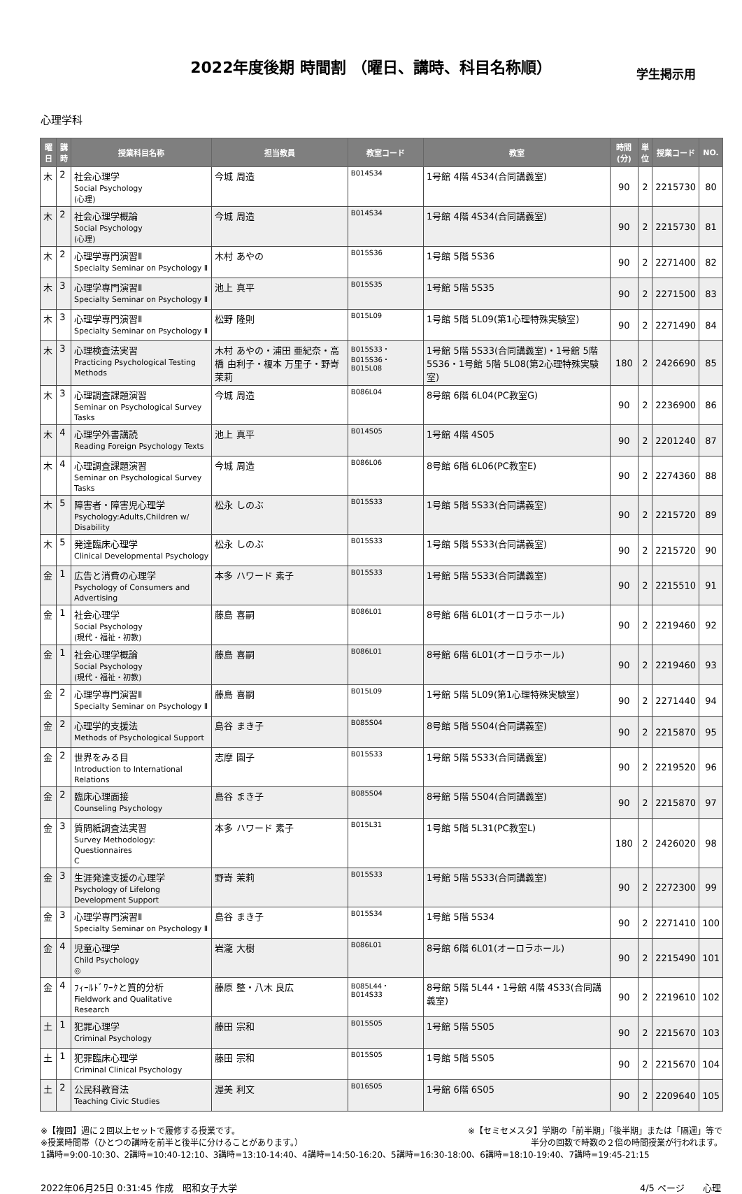2022年度後期 時間割 （曜日、講時、科目名称順）
学生掲示用
心理学科
| 曜日 | 講時 | 授業科目名称 | 担当教員 | 教室コード | 教室 | 時間(分) | 単位 | 授業コード | NO. |
| --- | --- | --- | --- | --- | --- | --- | --- | --- | --- |
| 木 | 2 | 社会心理学 Social Psychology (心理) | 今城 周造 | B014S34 | 1号館 4階 4S34(合同講義室) | 90 | 2 | 2215730 | 80 |
| 木 | 2 | 社会心理学概論 Social Psychology (心理) | 今城 周造 | B014S34 | 1号館 4階 4S34(合同講義室) | 90 | 2 | 2215730 | 81 |
| 木 | 2 | 心理学専門演習Ⅱ Specialty Seminar on Psychology Ⅱ | 木村 あやの | B015S36 | 1号館 5階 5S36 | 90 | 2 | 2271400 | 82 |
| 木 | 3 | 心理学専門演習Ⅱ Specialty Seminar on Psychology Ⅱ | 池上 真平 | B015S35 | 1号館 5階 5S35 | 90 | 2 | 2271500 | 83 |
| 木 | 3 | 心理学専門演習Ⅱ Specialty Seminar on Psychology Ⅱ | 松野 隆則 | B015L09 | 1号館 5階 5L09(第1心理特殊実験室) | 90 | 2 | 2271490 | 84 |
| 木 | 3 | 心理検査法実習 Practicing Psychological Testing Methods | 木村 あやの・浦田 亜紀奈・高橋 由利子・榎本 万里子・野嵜 茉莉 | B015S33・B015S36・B015L08 | 1号館 5階 5S33(合同講義室)・1号館 5階 5S36・1号館 5階 5L08(第2心理特殊実験室) | 180 | 2 | 2426690 | 85 |
| 木 | 3 | 心理調査課題演習 Seminar on Psychological Survey Tasks | 今城 周造 | B086L04 | 8号館 6階 6L04(PC教室G) | 90 | 2 | 2236900 | 86 |
| 木 | 4 | 心理学外書講読 Reading Foreign Psychology Texts | 池上 真平 | B014S05 | 1号館 4階 4S05 | 90 | 2 | 2201240 | 87 |
| 木 | 4 | 心理調査課題演習 Seminar on Psychological Survey Tasks | 今城 周造 | B086L06 | 8号館 6階 6L06(PC教室E) | 90 | 2 | 2274360 | 88 |
| 木 | 5 | 障害者・障害児心理学 Psychology:Adults,Children w/ Disability | 松永 しのぶ | B015S33 | 1号館 5階 5S33(合同講義室) | 90 | 2 | 2215720 | 89 |
| 木 | 5 | 発達臨床心理学 Clinical Developmental Psychology | 松永 しのぶ | B015S33 | 1号館 5階 5S33(合同講義室) | 90 | 2 | 2215720 | 90 |
| 金 | 1 | 広告と消費の心理学 Psychology of Consumers and Advertising | 本多 ハワード 素子 | B015S33 | 1号館 5階 5S33(合同講義室) | 90 | 2 | 2215510 | 91 |
| 金 | 1 | 社会心理学 Social Psychology (現代・福祉・初教) | 藤島 喜嗣 | B086L01 | 8号館 6階 6L01(オーロラホール) | 90 | 2 | 2219460 | 92 |
| 金 | 1 | 社会心理学概論 Social Psychology (現代・福祉・初教) | 藤島 喜嗣 | B086L01 | 8号館 6階 6L01(オーロラホール) | 90 | 2 | 2219460 | 93 |
| 金 | 2 | 心理学専門演習Ⅱ Specialty Seminar on Psychology Ⅱ | 藤島 喜嗣 | B015L09 | 1号館 5階 5L09(第1心理特殊実験室) | 90 | 2 | 2271440 | 94 |
| 金 | 2 | 心理学的支援法 Methods of Psychological Support | 島谷 まき子 | B085S04 | 8号館 5階 5S04(合同講義室) | 90 | 2 | 2215870 | 95 |
| 金 | 2 | 世界をみる目 Introduction to International Relations | 志摩 園子 | B015S33 | 1号館 5階 5S33(合同講義室) | 90 | 2 | 2219520 | 96 |
| 金 | 2 | 臨床心理面接 Counseling Psychology | 島谷 まき子 | B085S04 | 8号館 5階 5S04(合同講義室) | 90 | 2 | 2215870 | 97 |
| 金 | 3 | 質問紙調査法実習 Survey Methodology: Questionnaires C | 本多 ハワード 素子 | B015L31 | 1号館 5階 5L31(PC教室L) | 180 | 2 | 2426020 | 98 |
| 金 | 3 | 生涯発達支援の心理学 Psychology of Lifelong Development Support | 野嵜 茉莉 | B015S33 | 1号館 5階 5S33(合同講義室) | 90 | 2 | 2272300 | 99 |
| 金 | 3 | 心理学専門演習Ⅱ Specialty Seminar on Psychology Ⅱ | 島谷 まき子 | B015S34 | 1号館 5階 5S34 | 90 | 2 | 2271410 | 100 |
| 金 | 4 | 児童心理学 Child Psychology ◎ | 岩瀧 大樹 | B086L01 | 8号館 6階 6L01(オーロラホール) | 90 | 2 | 2215490 | 101 |
| 金 | 4 | ﾌｨｰﾙﾄﾞﾜｰｸと質的分析 Fieldwork and Qualitative Research | 藤原 整・八木 良広 | B085L44・B014S33 | 8号館 5階 5L44・1号館 4階 4S33(合同講義室) | 90 | 2 | 2219610 | 102 |
| 土 | 1 | 犯罪心理学 Criminal Psychology | 藤田 宗和 | B015S05 | 1号館 5階 5S05 | 90 | 2 | 2215670 | 103 |
| 土 | 1 | 犯罪臨床心理学 Criminal Clinical Psychology | 藤田 宗和 | B015S05 | 1号館 5階 5S05 | 90 | 2 | 2215670 | 104 |
| 土 | 2 | 公民科教育法 Teaching Civic Studies | 渥美 利文 | B016S05 | 1号館 6階 6S05 | 90 | 2 | 2209640 | 105 |
※【複回】週に２回以上セットで履修する授業です。 ※【セミセメスタ】学期の「前半期」「後半期」または「隔週」等で
※授業時間帯（ひとつの講時を前半と後半に分けることがあります。） 半分の回数で時数の２倍の時間授業が行われます。
1講時=9:00-10:30、2講時=10:40-12:10、3講時=13:10-14:40、4講時=14:50-16:20、5講時=16:30-18:00、6講時=18:10-19:40、7講時=19:45-21:15
2022年06月25日 0:31:45 作成　昭和女子大学 4/5 ページ　　心理